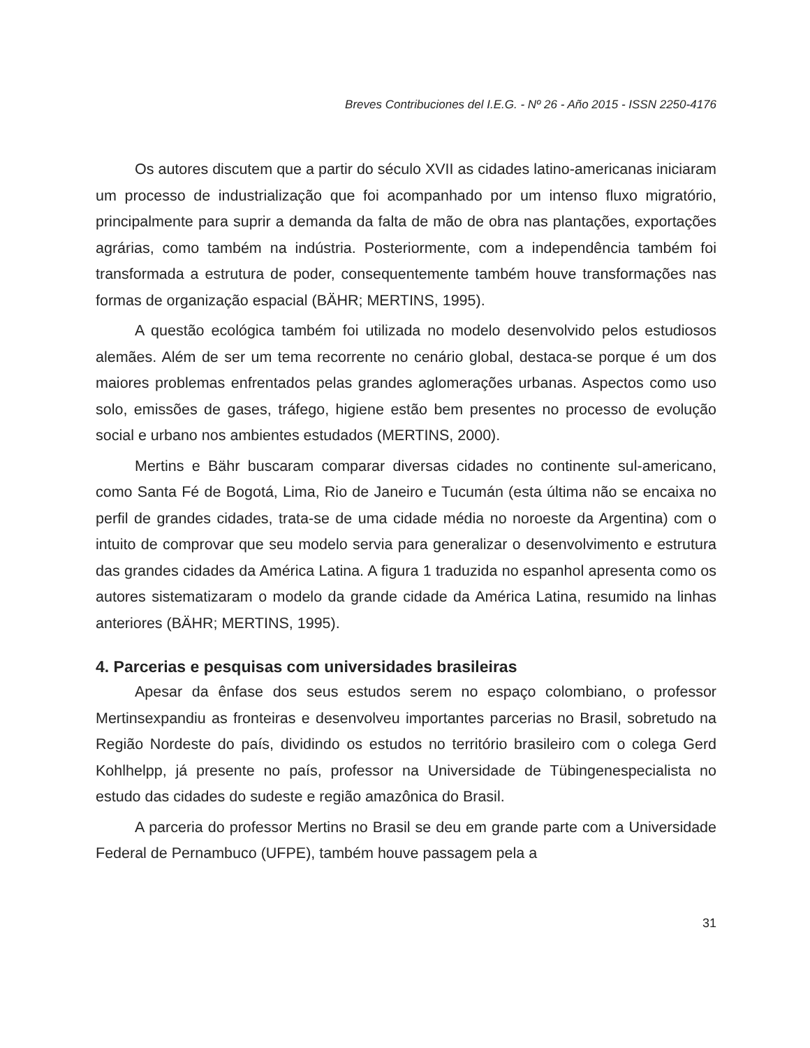Breves Contribuciones del I.E.G. - Nº 26 - Año 2015 - ISSN 2250-4176
Os autores discutem que a partir do século XVII as cidades latino-americanas iniciaram um processo de industrialização que foi acompanhado por um intenso fluxo migratório, principalmente para suprir a demanda da falta de mão de obra nas plantações, exportações agrárias, como também na indústria. Posteriormente, com a independência também foi transformada a estrutura de poder, consequentemente também houve transformações nas formas de organização espacial (BÄHR; MERTINS, 1995).
A questão ecológica também foi utilizada no modelo desenvolvido pelos estudiosos alemães. Além de ser um tema recorrente no cenário global, destaca-se porque é um dos maiores problemas enfrentados pelas grandes aglomerações urbanas. Aspectos como uso solo, emissões de gases, tráfego, higiene estão bem presentes no processo de evolução social e urbano nos ambientes estudados (MERTINS, 2000).
Mertins e Bähr buscaram comparar diversas cidades no continente sul-americano, como Santa Fé de Bogotá, Lima, Rio de Janeiro e Tucumán (esta última não se encaixa no perfil de grandes cidades, trata-se de uma cidade média no noroeste da Argentina) com o intuito de comprovar que seu modelo servia para generalizar o desenvolvimento e estrutura das grandes cidades da América Latina. A figura 1 traduzida no espanhol apresenta como os autores sistematizaram o modelo da grande cidade da América Latina, resumido na linhas anteriores (BÄHR; MERTINS, 1995).
4. Parcerias e pesquisas com universidades brasileiras
Apesar da ênfase dos seus estudos serem no espaço colombiano, o professor Mertinsexpandiu as fronteiras e desenvolveu importantes parcerias no Brasil, sobretudo na Região Nordeste do país, dividindo os estudos no território brasileiro com o colega Gerd Kohlhelpp, já presente no país, professor na Universidade de Tübingenespecialista no estudo das cidades do sudeste e região amazônica do Brasil.
A parceria do professor Mertins no Brasil se deu em grande parte com a Universidade Federal de Pernambuco (UFPE), também houve passagem pela a
31